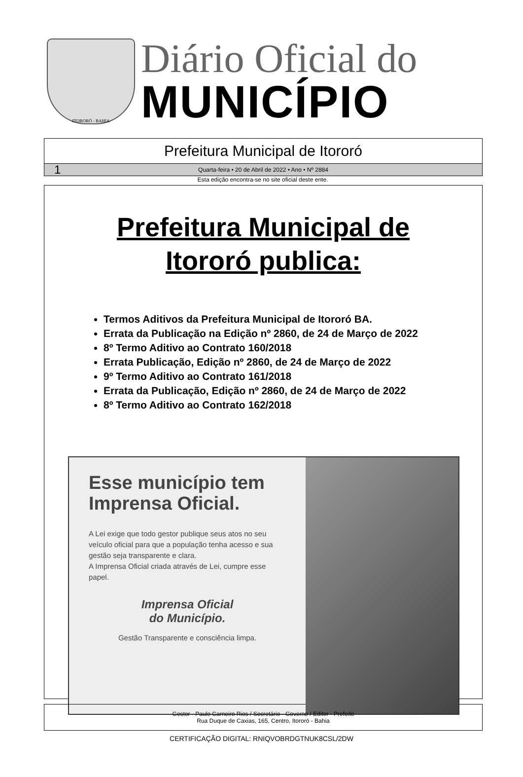ITORORÓ - BAHIA
Diário Oficial do
MUNICÍPIO
Prefeitura Municipal de Itororó
1 Quarta-feira • 20 de Abril de 2022 • Ano • Nº 2884
Esta edição encontra-se no site oficial deste ente.
Prefeitura Municipal de
Itororó publica:
Termos Aditivos da Prefeitura Municipal de Itororó BA.
Errata da Publicação na Edição nº 2860, de 24 de Março de 2022
8º Termo Aditivo ao Contrato 160/2018
Errata Publicação, Edição nº 2860, de 24 de Março de 2022
9º Termo Aditivo ao Contrato 161/2018
Errata da Publicação, Edição nº 2860, de 24 de Março de 2022
8º Termo Aditivo ao Contrato 162/2018
Esse município tem Imprensa Oficial.
A Lei exige que todo gestor publique seus atos no seu veículo oficial para que a população tenha acesso e sua gestão seja transparente e clara.
A Imprensa Oficial criada através de Lei, cumpre esse papel.
Imprensa Oficial
do Município.
Gestão Transparente e consciência limpa.
Gestor - Paulo Carneiro Rios / Secretário - Governo / Editor - Prefeito
Rua Duque de Caxias, 165, Centro, Itororó - Bahia
CERTIFICAÇÃO DIGITAL: RNIQVOBRDGTNUK8CSL/2DW